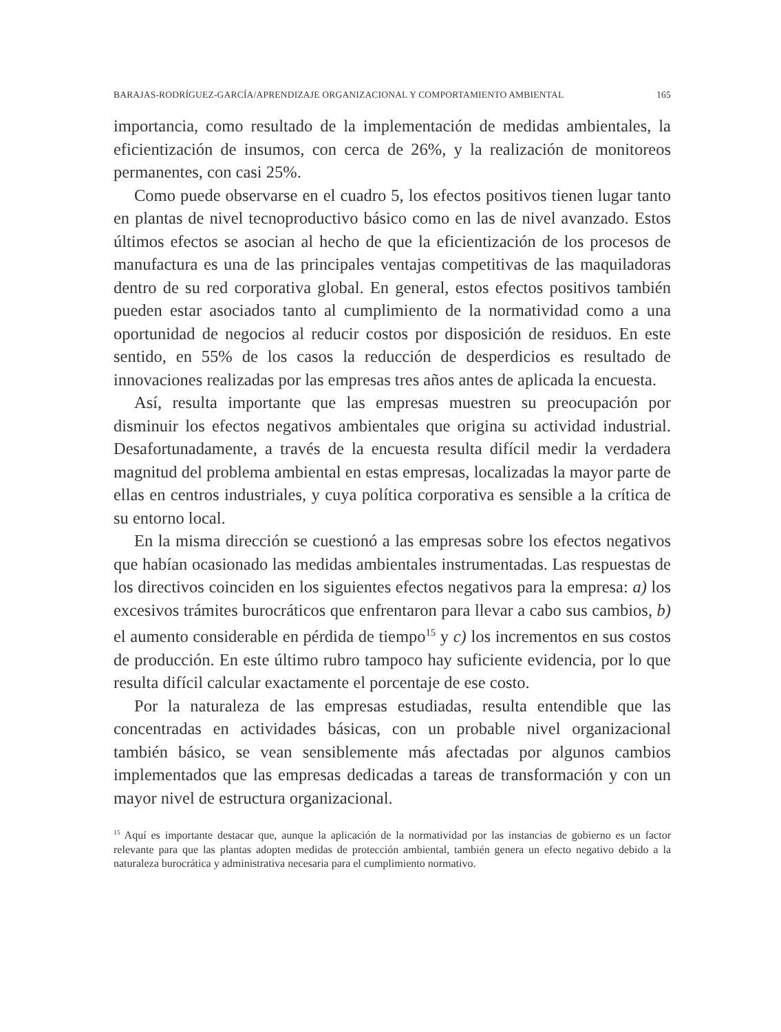BARAJAS-RODRÍGUEZ-GARCÍA/APRENDIZAJE ORGANIZACIONAL Y COMPORTAMIENTO AMBIENTAL 165
importancia, como resultado de la implementación de medidas ambientales, la eficientización de insumos, con cerca de 26%, y la realización de monitoreos permanentes, con casi 25%.
Como puede observarse en el cuadro 5, los efectos positivos tienen lugar tanto en plantas de nivel tecnoproductivo básico como en las de nivel avanzado. Estos últimos efectos se asocian al hecho de que la eficientización de los procesos de manufactura es una de las principales ventajas competitivas de las maquiladoras dentro de su red corporativa global. En general, estos efectos positivos también pueden estar asociados tanto al cumplimiento de la normatividad como a una oportunidad de negocios al reducir costos por disposición de residuos. En este sentido, en 55% de los casos la reducción de desperdicios es resultado de innovaciones realizadas por las empresas tres años antes de aplicada la encuesta.
Así, resulta importante que las empresas muestren su preocupación por disminuir los efectos negativos ambientales que origina su actividad industrial. Desafortunadamente, a través de la encuesta resulta difícil medir la verdadera magnitud del problema ambiental en estas empresas, localizadas la mayor parte de ellas en centros industriales, y cuya política corporativa es sensible a la crítica de su entorno local.
En la misma dirección se cuestionó a las empresas sobre los efectos negativos que habían ocasionado las medidas ambientales instrumentadas. Las respuestas de los directivos coinciden en los siguientes efectos negativos para la empresa: a) los excesivos trámites burocráticos que enfrentaron para llevar a cabo sus cambios, b) el aumento considerable en pérdida de tiempo<sup>15</sup> y c) los incrementos en sus costos de producción. En este último rubro tampoco hay suficiente evidencia, por lo que resulta difícil calcular exactamente el porcentaje de ese costo.
Por la naturaleza de las empresas estudiadas, resulta entendible que las concentradas en actividades básicas, con un probable nivel organizacional también básico, se vean sensiblemente más afectadas por algunos cambios implementados que las empresas dedicadas a tareas de transformación y con un mayor nivel de estructura organizacional.
<sup>15</sup> Aquí es importante destacar que, aunque la aplicación de la normatividad por las instancias de gobierno es un factor relevante para que las plantas adopten medidas de protección ambiental, también genera un efecto negativo debido a la naturaleza burocrática y administrativa necesaria para el cumplimiento normativo.